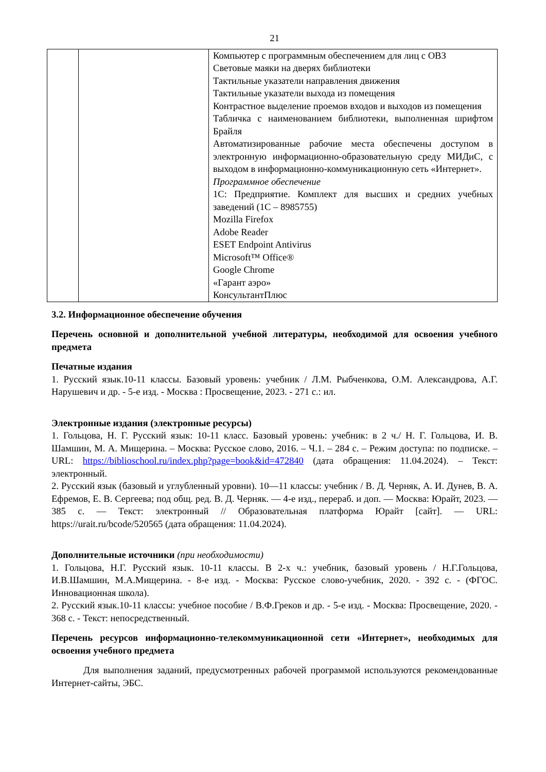21
| | | Компьютер с программным обеспечением для лиц с ОВЗ Световые маяки на дверях библиотеки Тактильные указатели направления движения Тактильные указатели выхода из помещения Контрастное выделение проемов входов и выходов из помещения Табличка с наименованием библиотеки, выполненная шрифтом Брайля Автоматизированные рабочие места обеспечены доступом в электронную информационно-образовательную среду МИДиС, с выходом в информационно-коммуникационную сеть «Интернет». Программное обеспечение 1С: Предприятие. Комплект для высших и средних учебных заведений (1С – 8985755) Mozilla Firefox Adobe Reader ESET Endpoint Antivirus Microsoft™ Office® Google Chrome «Гарант аэро» КонсультантПлюс |
3.2. Информационное обеспечение обучения
Перечень основной и дополнительной учебной литературы, необходимой для освоения учебного предмета
Печатные издания
1. Русский язык.10-11 классы. Базовый уровень: учебник / Л.М. Рыбченкова, О.М. Александрова, А.Г. Нарушевич и др. - 5-е изд. - Москва : Просвещение, 2023. - 271 с.: ил.
Электронные издания (электронные ресурсы)
1. Гольцова, Н. Г. Русский язык: 10-11 класс. Базовый уровень: учебник: в 2 ч./ Н. Г. Гольцова, И. В. Шамшин, М. А. Мищерина. – Москва: Русское слово, 2016. – Ч.1. – 284 с. – Режим доступа: по подписке. – URL: https://biblioschool.ru/index.php?page=book&id=472840 (дата обращения: 11.04.2024). – Текст: электронный.
2. Русский язык (базовый и углубленный уровни). 10—11 классы: учебник / В. Д. Черняк, А. И. Дунев, В. А. Ефремов, Е. В. Сергеева; под общ. ред. В. Д. Черняк. — 4-е изд., перераб. и доп. — Москва: Юрайт, 2023. — 385 с. — Текст: электронный // Образовательная платформа Юрайт [сайт]. — URL: https://urait.ru/bcode/520565 (дата обращения: 11.04.2024).
Дополнительные источники (при необходимости)
1. Гольцова, Н.Г. Русский язык. 10-11 классы. В 2-х ч.: учебник, базовый уровень / Н.Г.Гольцова, И.В.Шамшин, М.А.Мищерина. - 8-е изд. - Москва: Русское слово-учебник, 2020. - 392 с. - (ФГОС. Инновационная школа).
2. Русский язык.10-11 классы: учебное пособие / В.Ф.Греков и др. - 5-е изд. - Москва: Просвещение, 2020. - 368 с. - Текст: непосредственный.
Перечень ресурсов информационно-телекоммуникационной сети «Интернет», необходимых для освоения учебного предмета
Для выполнения заданий, предусмотренных рабочей программой используются рекомендованные Интернет-сайты, ЭБС.